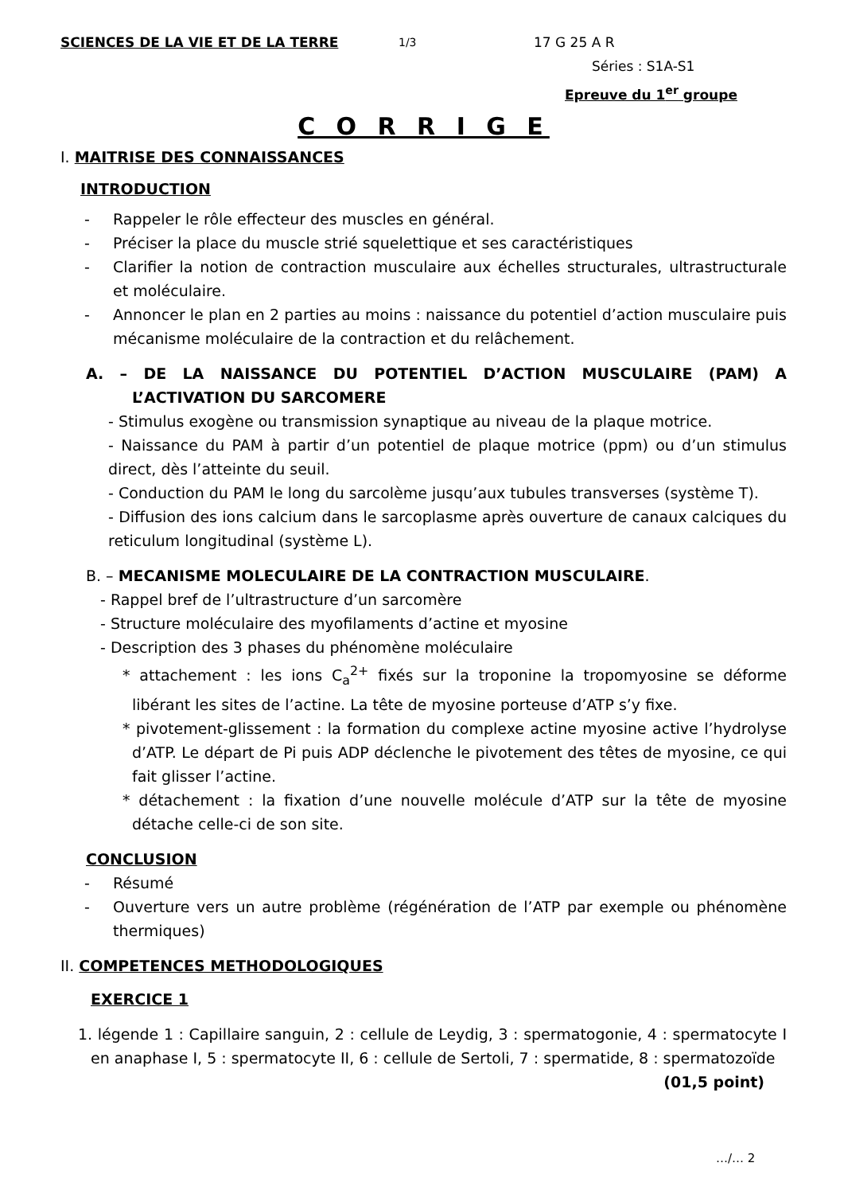SCIENCES DE LA VIE ET DE LA TERRE 1/3 17 G 25 A R
Séries : S1A-S1
Epreuve du 1<sup>er</sup> groupe
C O R R I G E
I. MAITRISE DES CONNAISSANCES
INTRODUCTION
- Rappeler le rôle effecteur des muscles en général.
- Préciser la place du muscle strié squelettique et ses caractéristiques
- Clarifier la notion de contraction musculaire aux échelles structurales, ultrastructurale et moléculaire.
- Annoncer le plan en 2 parties au moins : naissance du potentiel d’action musculaire puis mécanisme moléculaire de la contraction et du relâchement.
A. – DE LA NAISSANCE DU POTENTIEL D’ACTION MUSCULAIRE (PAM) A L’ACTIVATION DU SARCOMERE
- Stimulus exogène ou transmission synaptique au niveau de la plaque motrice.
- Naissance du PAM à partir d’un potentiel de plaque motrice (ppm) ou d’un stimulus direct, dès l’atteinte du seuil.
- Conduction du PAM le long du sarcolème jusqu’aux tubules transverses (système T).
- Diffusion des ions calcium dans le sarcoplasme après ouverture de canaux calciques du reticulum longitudinal (système L).
B. – MECANISME MOLECULAIRE DE LA CONTRACTION MUSCULAIRE.
- Rappel bref de l’ultrastructure d’un sarcomère
- Structure moléculaire des myofilaments d’actine et myosine
- Description des 3 phases du phénomène moléculaire
* attachement : les ions C<sub>a</sub><sup>2+</sup> fixés sur la troponine la tropomyosine se déforme libérant les sites de l’actine. La tête de myosine porteuse d’ATP s’y fixe.
* pivotement-glissement : la formation du complexe actine myosine active l’hydrolyse d’ATP. Le départ de Pi puis ADP déclenche le pivotement des têtes de myosine, ce qui fait glisser l’actine.
* détachement : la fixation d’une nouvelle molécule d’ATP sur la tête de myosine détache celle-ci de son site.
CONCLUSION
- Résumé
- Ouverture vers un autre problème (régénération de l’ATP par exemple ou phénomène thermiques)
II. COMPETENCES METHODOLOGIQUES
EXERCICE 1
1. légende 1 : Capillaire sanguin, 2 : cellule de Leydig, 3 : spermatogonie, 4 : spermatocyte I en anaphase I, 5 : spermatocyte II, 6 : cellule de Sertoli, 7 : spermatide, 8 : spermatozoïde (01,5 point)
…/… 2